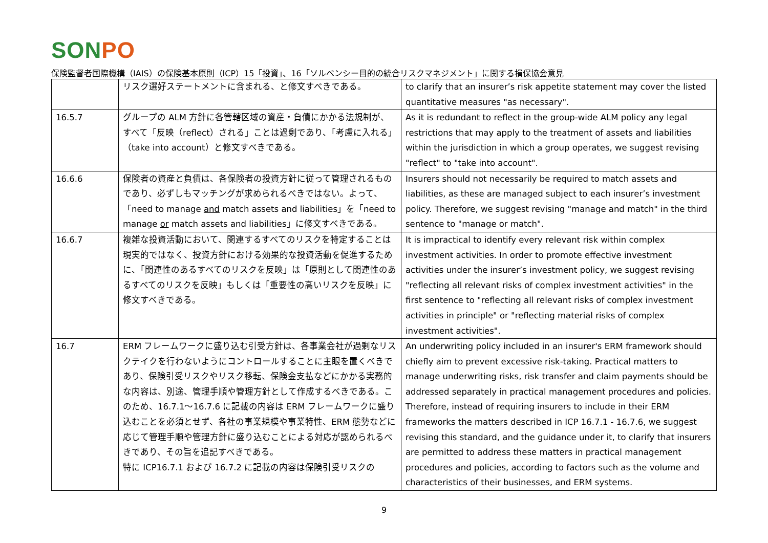SONPO
保険監督者国際機構（IAIS）の保険基本原則（ICP）15「投資」、16「ソルベンシー目的の統合リスクマネジメント」に関する損保協会意見
| | リスク選好ステートメントに含まれる、と修文すべきである。 | to clarify that an insurer’s risk appetite statement may cover the listed quantitative measures "as necessary". |
| 16.5.7 | グループの ALM 方針に各管轄区域の資産・負債にかかる法規制が、すべて「反映（reflect）される」ことは過剰であり、「考慮に入れる」（take into account）と修文すべきである。 | As it is redundant to reflect in the group-wide ALM policy any legal restrictions that may apply to the treatment of assets and liabilities within the jurisdiction in which a group operates, we suggest revising "reflect" to "take into account". |
| 16.6.6 | 保険者の資産と負債は、各保険者の投資方針に従って管理されるものであり、必ずしもマッチングが求められるべきではない。よって、「need to manage and match assets and liabilities」を「need to manage or match assets and liabilities」に修文すべきである。 | Insurers should not necessarily be required to match assets and liabilities, as these are managed subject to each insurer’s investment policy. Therefore, we suggest revising "manage and match" in the third sentence to "manage or match". |
| 16.6.7 | 複雑な投資活動において、関連するすべてのリスクを特定することは現実的ではなく、投資方針における効果的な投資活動を促進するために、「関連性のあるすべてのリスクを反映」は「原則として関連性のあるすべてのリスクを反映」もしくは「重要性の高いリスクを反映」に修文すべきである。 | It is impractical to identify every relevant risk within complex investment activities. In order to promote effective investment activities under the insurer’s investment policy, we suggest revising "reflecting all relevant risks of complex investment activities" in the first sentence to "reflecting all relevant risks of complex investment activities in principle" or "reflecting material risks of complex investment activities". |
| 16.7 | ERM フレームワークに盛り込む引受方針は、各事業会社が過剰なリスクテイクを行わないようにコントロールすることに主眼を置くべきであり、保険引受リスクやリスク移転、保険金支払などにかかる実務的な内容は、別途、管理手順や管理方針として作成するべきである。このため、16.7.1〜16.7.6 に記載の内容は ERM フレームワークに盛り込むことを必須とせず、各社の事業規模や事業特性、ERM 態勢などに応じて管理手順や管理方針に盛り込むことによる対応が認められるべきであり、その旨を追記すべきである。 特に ICP16.7.1 および 16.7.2 に記載の内容は保険引受リスクの | An underwriting policy included in an insurer's ERM framework should chiefly aim to prevent excessive risk-taking. Practical matters to manage underwriting risks, risk transfer and claim payments should be addressed separately in practical management procedures and policies. Therefore, instead of requiring insurers to include in their ERM frameworks the matters described in ICP 16.7.1 - 16.7.6, we suggest revising this standard, and the guidance under it, to clarify that insurers are permitted to address these matters in practical management procedures and policies, according to factors such as the volume and characteristics of their businesses, and ERM systems. |
9